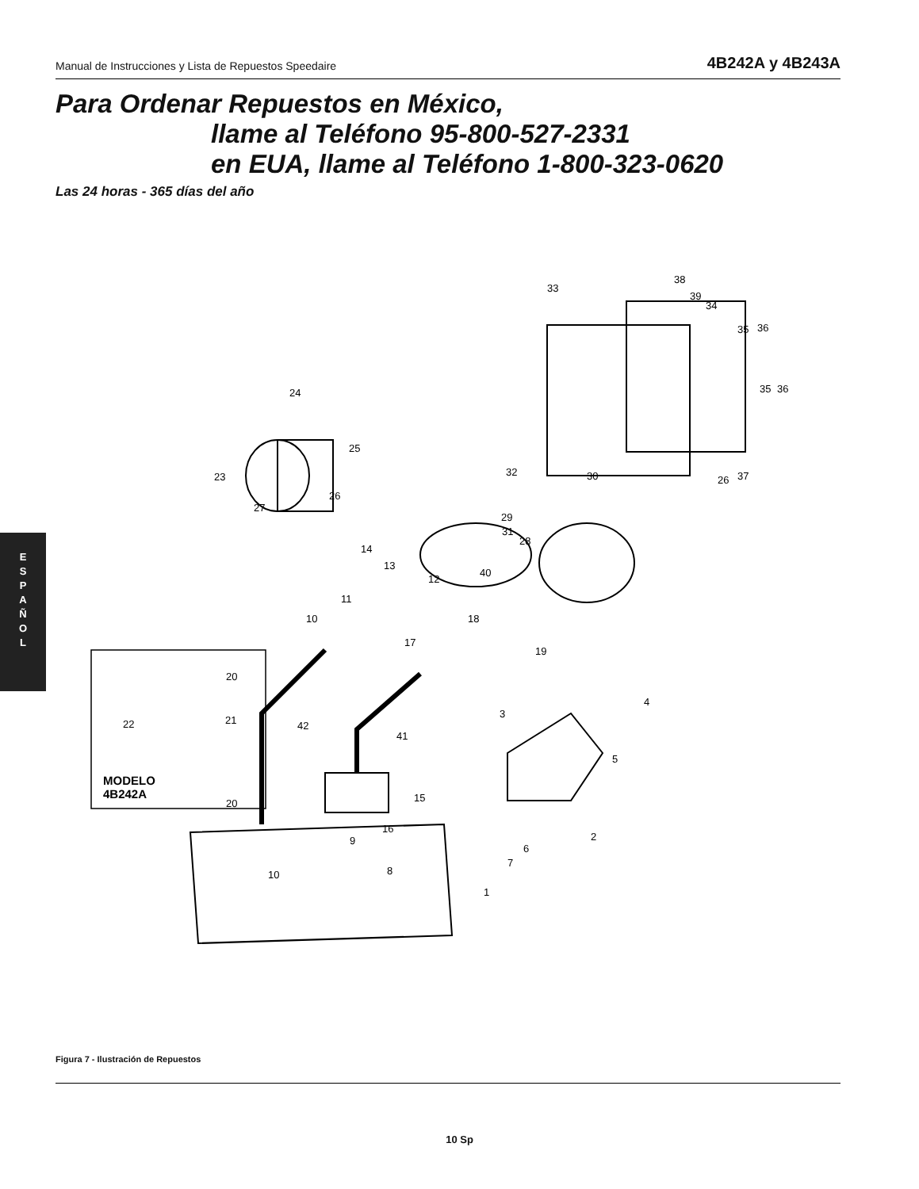Manual de Instrucciones y Lista de Repuestos Speedaire 4B242A y 4B243A
Para Ordenar Repuestos en México,
llame al Teléfono 95-800-527-2331
en EUA, llame al Teléfono 1-800-323-0620
Las 24 horas - 365 días del año
E
S
P
A
Ñ
O
L
38
39
33
34
35
36
35
36
24
25
23
26
27
32
30
26
37
29
31
28
40
14
13
12
11
10
18
17
19
20
22
21
42
41
3
4
5
20
15
16
9
8
10
1
2
6
7
MODELO
4B242A
Figura 7 - Ilustración de Repuestos
10 Sp